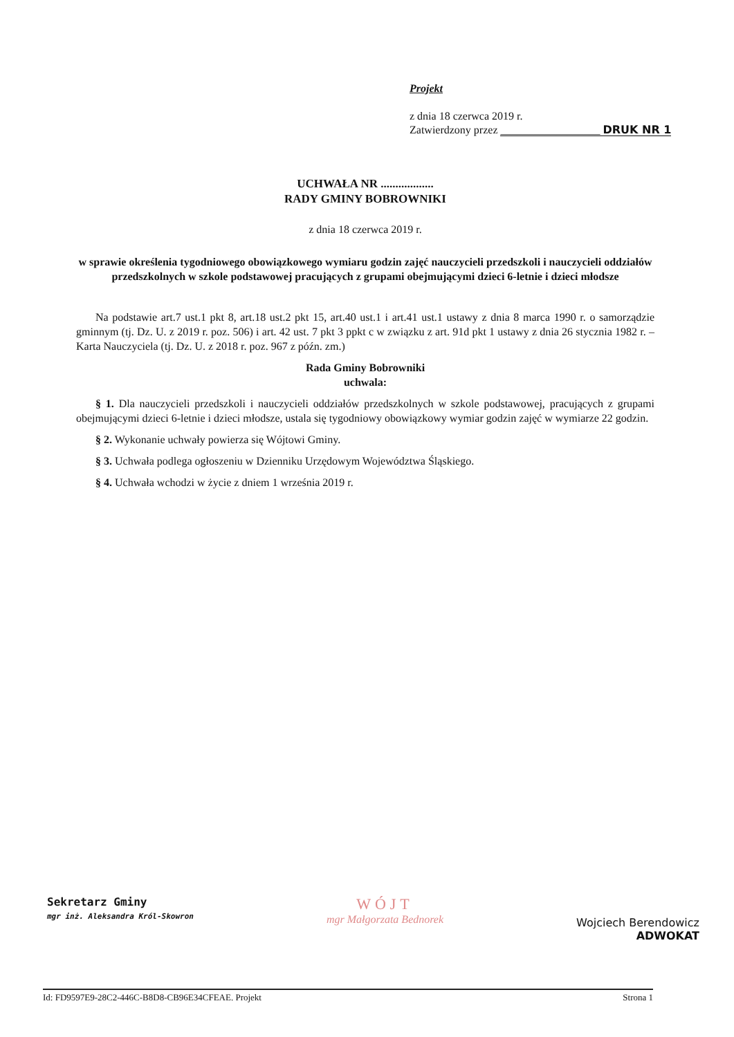Projekt
z dnia 18 czerwca 2019 r.
Zatwierdzony przez __________________ DRUK NR 1
UCHWAŁA NR ..................
RADY GMINY BOBROWNIKI
z dnia 18 czerwca 2019 r.
w sprawie określenia tygodniowego obowiązkowego wymiaru godzin zajęć nauczycieli przedszkoli i nauczycieli oddziałów przedszkolnych w szkole podstawowej pracujących z grupami obejmującymi dzieci 6-letnie i dzieci młodsze
Na podstawie art.7 ust.1 pkt 8, art.18 ust.2 pkt 15, art.40 ust.1 i art.41 ust.1 ustawy z dnia 8 marca 1990 r. o samorządzie gminnym (tj. Dz. U. z 2019 r. poz. 506) i art. 42 ust. 7 pkt 3 ppkt c w związku z art. 91d pkt 1 ustawy z dnia 26 stycznia 1982 r. – Karta Nauczyciela (tj. Dz. U. z 2018 r. poz. 967 z późn. zm.)
Rada Gminy Bobrowniki
uchwala:
§ 1. Dla nauczycieli przedszkoli i nauczycieli oddziałów przedszkolnych w szkole podstawowej, pracujących z grupami obejmującymi dzieci 6-letnie i dzieci młodsze, ustala się tygodniowy obowiązkowy wymiar godzin zajęć w wymiarze 22 godzin.
§ 2. Wykonanie uchwały powierza się Wójtowi Gminy.
§ 3. Uchwała podlega ogłoszeniu w Dzienniku Urzędowym Województwa Śląskiego.
§ 4. Uchwała wchodzi w życie z dniem 1 września 2019 r.
Sekretarz Gminy
mgr inż. Aleksandra Król-Skowron
WÓJT
mgr Małgorzata Bednorek
Wojciech Berendowicz
ADWOKAT
Id: FD9597E9-28C2-446C-B8D8-CB96E34CFEAE. Projekt Strona 1